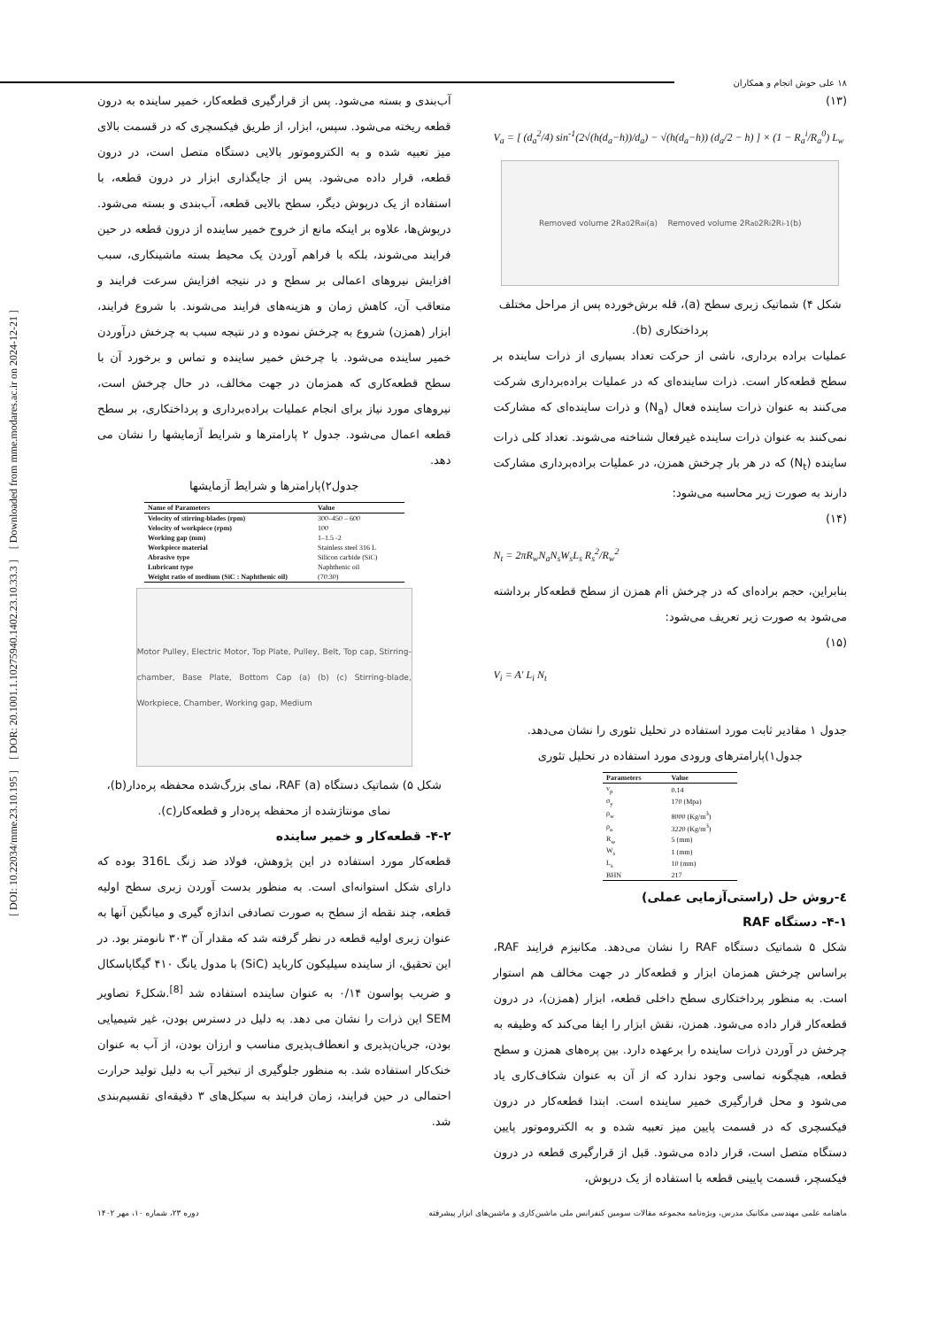[ DOI: 10.22034/mme.23.10.195 ] [ DOR: 20.1001.1.10275940.1402.23.10.33.3 ] [ Downloaded from mme.modares.ac.ir on 2024-12-21 ]
۱۸ علی خوش انجام و همکاران
(۱۳)
V<sub>a</sub> = [ (d<sub>a</sub><sup>2</sup>/4) sin<sup>-1</sup>(2√(h(d<sub>a</sub>−h))/d<sub>a</sub>) − √(h(d<sub>a</sub>−h)) (d<sub>a</sub>/2 − h) ] × (1 − R<sub>a</sub><sup>i</sup>/R<sub>a</sub><sup>0</sup>) L<sub>w</sub>
Removed volume 2R<sub>a</sub><sup>0</sup> 2R<sub>a</sub><sup>i</sup> (a) Removed volume 2R<sub>a</sub><sup>0</sup> 2R<sup>i</sup> 2R<sup>i-1</sup> (b)
شکل ۴) شماتیک زبری سطح (a)، قله برش‌خورده پس از مراحل مختلف پرداختکاری (b).
عملیات براده برداری، ناشی از حرکت تعداد بسیاری از ذرات ساینده بر سطح قطعه‌کار است. ذرات ساینده‌ای که در عملیات براده‌برداری شرکت می‌کنند به عنوان ذرات ساینده فعال (N<sub>a</sub>) و ذرات ساینده‌ای که مشارکت نمی‌کنند به عنوان ذرات ساینده غیرفعال شناخته می‌شوند. تعداد کلی ذرات ساینده (N<sub>t</sub>) که در هر بار چرخش همزن، در عملیات براده‌برداری مشارکت دارند به صورت زیر محاسبه می‌شود:
(۱۴)
N<sub>t</sub> = 2πR<sub>w</sub>N<sub>a</sub>N<sub>s</sub>W<sub>s</sub>L<sub>s</sub> R<sub>s</sub><sup>2</sup>/R<sub>w</sub><sup>2</sup>
بنابراین، حجم براده‌ای که در چرخش iام همزن از سطح قطعه‌کار برداشته می‌شود به صورت زیر تعریف می‌شود:
(۱۵)
V<sub>i</sub> = A′ L<sub>i</sub> N<sub>t</sub>
جدول ۱ مقادیر ثابت مورد استفاده در تحلیل تئوری را نشان می‌دهد.
جدول۱)پارامترهای ورودی مورد استفاده در تحلیل تئوری
| Parameters | Value |
| --- | --- |
| v<sub>p</sub> | 0.14 |
| σ<sub>y</sub> | 170 (Mpa) |
| ρ<sub>w</sub> | 8000 (Kg/m<sup>3</sup>) |
| ρ<sub>a</sub> | 3220 (Kg/m<sup>3</sup>) |
| R<sub>w</sub> | 5 (mm) |
| W<sub>s</sub> | 1 (mm) |
| L<sub>s</sub> | 10 (mm) |
| BHN | 217 |
٤-روش حل (راستی‌آزمایی عملی)
۴-۱- دستگاه RAF
شکل ۵ شماتیک دستگاه RAF را نشان می‌دهد. مکانیزم فرایند RAF، براساس چرخش همزمان ابزار و قطعه‌کار در جهت مخالف هم استوار است. به منظور پرداختکاری سطح داخلی قطعه، ابزار (همزن)، در درون قطعه‌کار قرار داده می‌شود. همزن، نقش ابزار را ایفا می‌کند که وظیفه به چرخش در آوردن ذرات ساینده را برعهده دارد. بین پره‌های همزن و سطح قطعه، هیچگونه تماسی وجود ندارد که از آن به عنوان شکاف‌کاری یاد می‌شود و محل قرارگیری خمیر ساینده است. ابتدا قطعه‌کار در درون فیکسچری که در قسمت پایین میز تعبیه شده و به الکتروموتور پایین دستگاه متصل است، قرار داده می‌شود. قبل از قرارگیری قطعه در درون فیکسچر، قسمت پایینی قطعه با استفاده از یک درپوش،
آب‌بندی و بسته می‌شود. پس از قرارگیری قطعه‌کار، خمیر ساینده به درون قطعه ریخته می‌شود. سپس، ابزار، از طریق فیکسچری که در قسمت بالای میز تعبیه شده و به الکتروموتور بالایی دستگاه متصل است، در درون قطعه، قرار داده می‌شود. پس از جایگذاری ابزار در درون قطعه، با استفاده از یک درپوش دیگر، سطح بالایی قطعه، آب‌بندی و بسته می‌شود. درپوش‌ها، علاوه بر اینکه مانع از خروج خمیر ساینده از درون قطعه در حین فرایند می‌شوند، بلکه با فراهم آوردن یک محیط بسته ماشینکاری، سبب افزایش نیروهای اعمالی بر سطح و در نتیجه افزایش سرعت فرایند و متعاقب آن، کاهش زمان و هزینه‌های فرایند می‌شوند. با شروع فرایند، ابزار (همزن) شروع به چرخش نموده و در نتیجه سبب به چرخش درآوردن خمیر ساینده می‌شود. با چرخش خمیر ساینده و تماس و برخورد آن با سطح قطعه‌کاری که همزمان در جهت مخالف، در حال چرخش است، نیروهای مورد نیاز برای انجام عملیات براده‌برداری و پرداختکاری، بر سطح قطعه اعمال می‌شود. جدول ۲ پارامترها و شرایط آزمایشها را نشان می دهد.
جدول۲)پارامترها و شرایط آزمایشها
| Name of Parameters | Value |
| --- | --- |
| Velocity of stirring-blades (rpm) | 300–450 – 600 |
| Velocity of workpiece (rpm) | 100 |
| Working gap (mm) | 1–1.5 -2 |
| Workpiece material | Stainless steel 316 L |
| Abrasive type | Silicon carbide (SiC) |
| Lubricant type | Naphthenic oil |
| Weight ratio of medium (SiC : Naphthenic oil) | (70:30) |
Motor Pulley, Electric Motor, Top Plate, Pulley, Belt, Top cap, Stirring-chamber, Base Plate, Bottom Cap (a) (b) (c) Stirring-blade, Workpiece, Chamber, Working gap, Medium
شکل ۵) شماتیک دستگاه RAF (a)، نمای بزرگ‌شده محفظه پره‌دار(b)، نمای مونتاژشده از محفظه پره‌دار و قطعه‌کار(c).
۴-۲- قطعه‌کار و خمیر ساینده
قطعه‌کار مورد استفاده در این پژوهش، فولاد ضد زنگ 316L بوده که دارای شکل استوانه‌ای است. به منظور بدست آوردن زبری سطح اولیه قطعه، چند نقطه از سطح به صورت تصادفی اندازه گیری و میانگین آنها به عنوان زبری اولیه قطعه در نظر گرفته شد که مقدار آن ۳۰۳ نانومتر بود. در این تحقیق، از ساینده سیلیکون کارباید (SiC) با مدول یانگ ۴۱۰ گیگاپاسکال و ضریب پواسون ۰/۱۴ به عنوان ساینده استفاده شد <sup>[8]</sup>.شکل۶ تصاویر SEM این ذرات را نشان می دهد. به دلیل در دسترس بودن، غیر شیمیایی بودن، جریان‌پذیری و انعطاف‌پذیری مناسب و ارزان بودن، از آب به عنوان خنک‌کار استفاده شد. به منظور جلوگیری از تبخیر آب به دلیل تولید حرارت احتمالی در حین فرایند، زمان فرایند به سیکل‌های ۳ دقیقه‌ای تقسیم‌بندی شد.
ماهنامه علمی مهندسی مکانیک مدرس، ویژه‌نامه مجموعه مقالات سومین کنفرانس ملی ماشین‌کاری و ماشین‌های ابزار پیشرفته دوره ۲۳، شماره ۱۰، مهر ۱۴۰۲